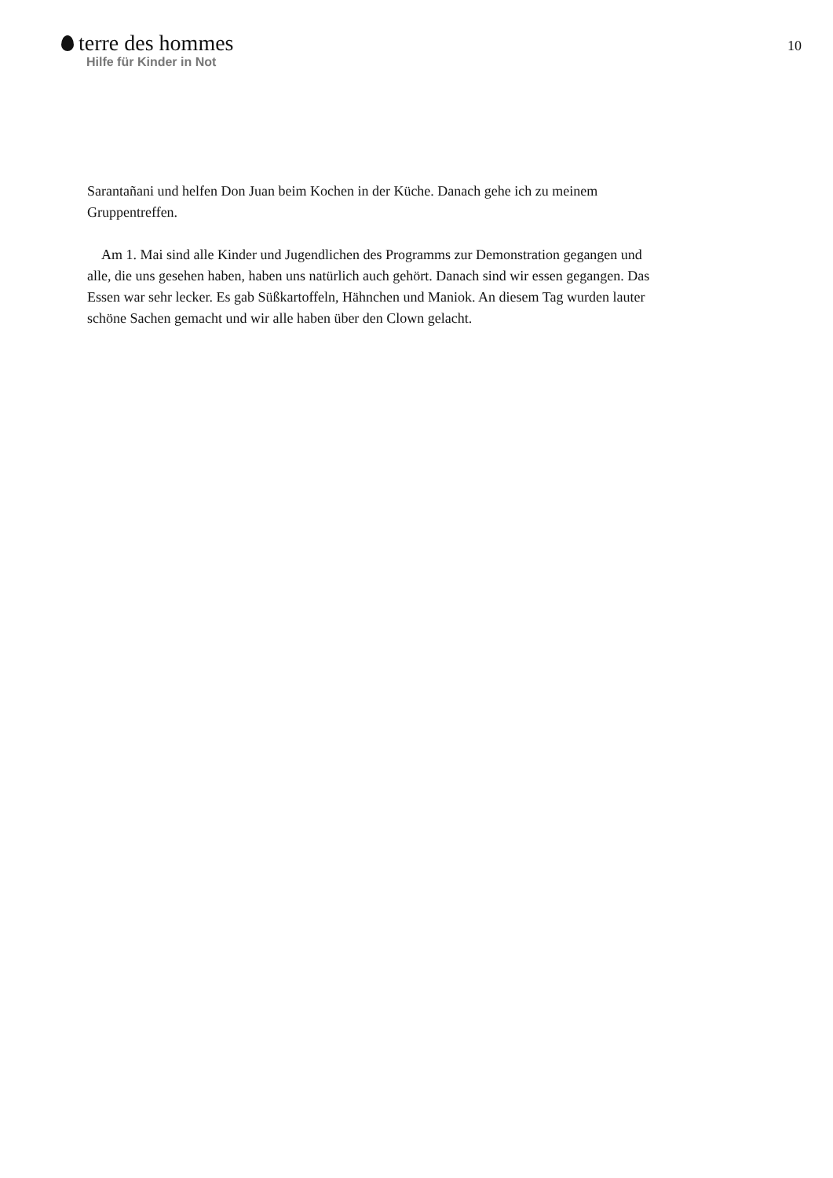terre des hommes
Hilfe für Kinder in Not
10
Sarantañani und helfen Don Juan beim Kochen in der Küche. Danach gehe ich zu meinem Gruppentreffen.
Am 1. Mai sind alle Kinder und Jugendlichen des Programms zur Demonstration gegangen und alle, die uns gesehen haben, haben uns natürlich auch gehört. Danach sind wir essen gegangen. Das Essen war sehr lecker. Es gab Süßkartoffeln, Hähnchen und Maniok. An diesem Tag wurden lauter schöne Sachen gemacht und wir alle haben über den Clown gelacht.